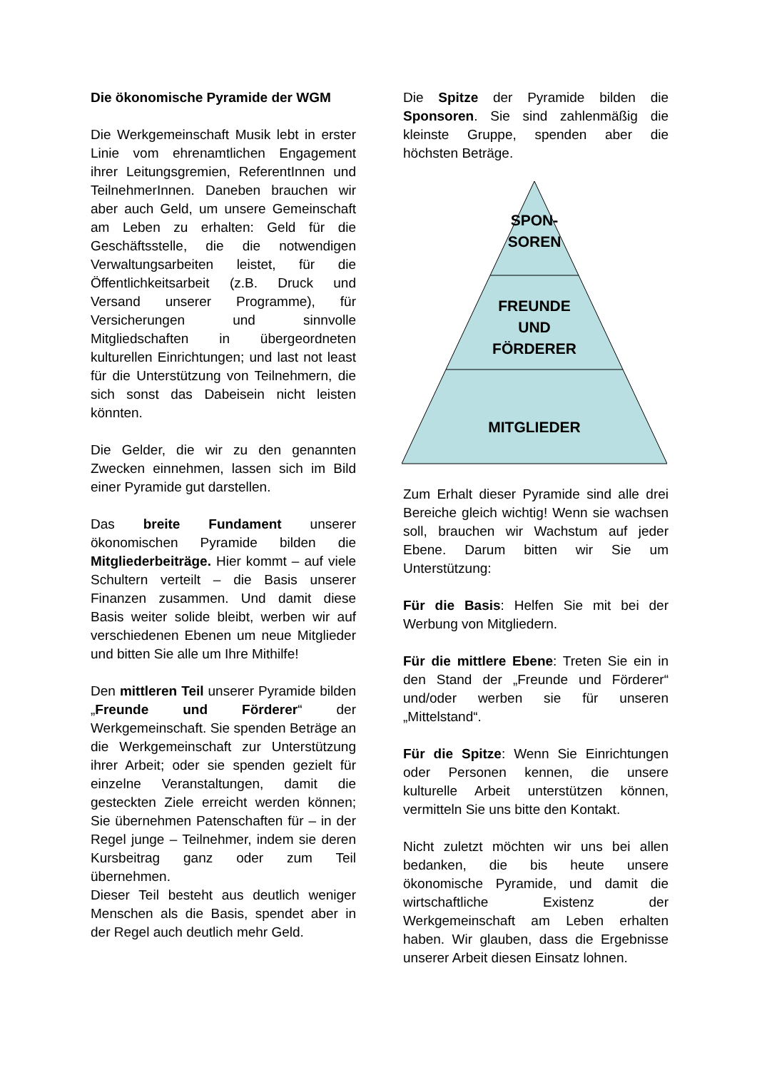Die ökonomische Pyramide der WGM
Die Werkgemeinschaft Musik lebt in erster Linie vom ehrenamtlichen Engagement ihrer Leitungsgremien, ReferentInnen und TeilnehmerInnen. Daneben brauchen wir aber auch Geld, um unsere Gemeinschaft am Leben zu erhalten: Geld für die Geschäftsstelle, die die notwendigen Verwaltungsarbeiten leistet, für die Öffentlichkeitsarbeit (z.B. Druck und Versand unserer Programme), für Versicherungen und sinnvolle Mitgliedschaften in übergeordneten kulturellen Einrichtungen; und last not least für die Unterstützung von Teilnehmern, die sich sonst das Dabeisein nicht leisten könnten.
Die Gelder, die wir zu den genannten Zwecken einnehmen, lassen sich im Bild einer Pyramide gut darstellen.
Das breite Fundament unserer ökonomischen Pyramide bilden die Mitgliederbeiträge. Hier kommt – auf viele Schultern verteilt – die Basis unserer Finanzen zusammen. Und damit diese Basis weiter solide bleibt, werben wir auf verschiedenen Ebenen um neue Mitglieder und bitten Sie alle um Ihre Mithilfe!
Den mittleren Teil unserer Pyramide bilden „Freunde und Förderer“ der Werkgemeinschaft. Sie spenden Beträge an die Werkgemeinschaft zur Unterstützung ihrer Arbeit; oder sie spenden gezielt für einzelne Veranstaltungen, damit die gesteckten Ziele erreicht werden können; Sie übernehmen Patenschaften für – in der Regel junge – Teilnehmer, indem sie deren Kursbeitrag ganz oder zum Teil übernehmen.
Dieser Teil besteht aus deutlich weniger Menschen als die Basis, spendet aber in der Regel auch deutlich mehr Geld.
Die Spitze der Pyramide bilden die Sponsoren. Sie sind zahlenmäßig die kleinste Gruppe, spenden aber die höchsten Beträge.
SPON-
SOREN
FREUNDE
UND
FÖRDERER
MITGLIEDER
Zum Erhalt dieser Pyramide sind alle drei Bereiche gleich wichtig! Wenn sie wachsen soll, brauchen wir Wachstum auf jeder Ebene. Darum bitten wir Sie um Unterstützung:
Für die Basis: Helfen Sie mit bei der Werbung von Mitgliedern.
Für die mittlere Ebene: Treten Sie ein in den Stand der „Freunde und Förderer“ und/oder werben sie für unseren „Mittelstand“.
Für die Spitze: Wenn Sie Einrichtungen oder Personen kennen, die unsere kulturelle Arbeit unterstützen können, vermitteln Sie uns bitte den Kontakt.
Nicht zuletzt möchten wir uns bei allen bedanken, die bis heute unsere ökonomische Pyramide, und damit die wirtschaftliche Existenz der Werkgemeinschaft am Leben erhalten haben. Wir glauben, dass die Ergebnisse unserer Arbeit diesen Einsatz lohnen.